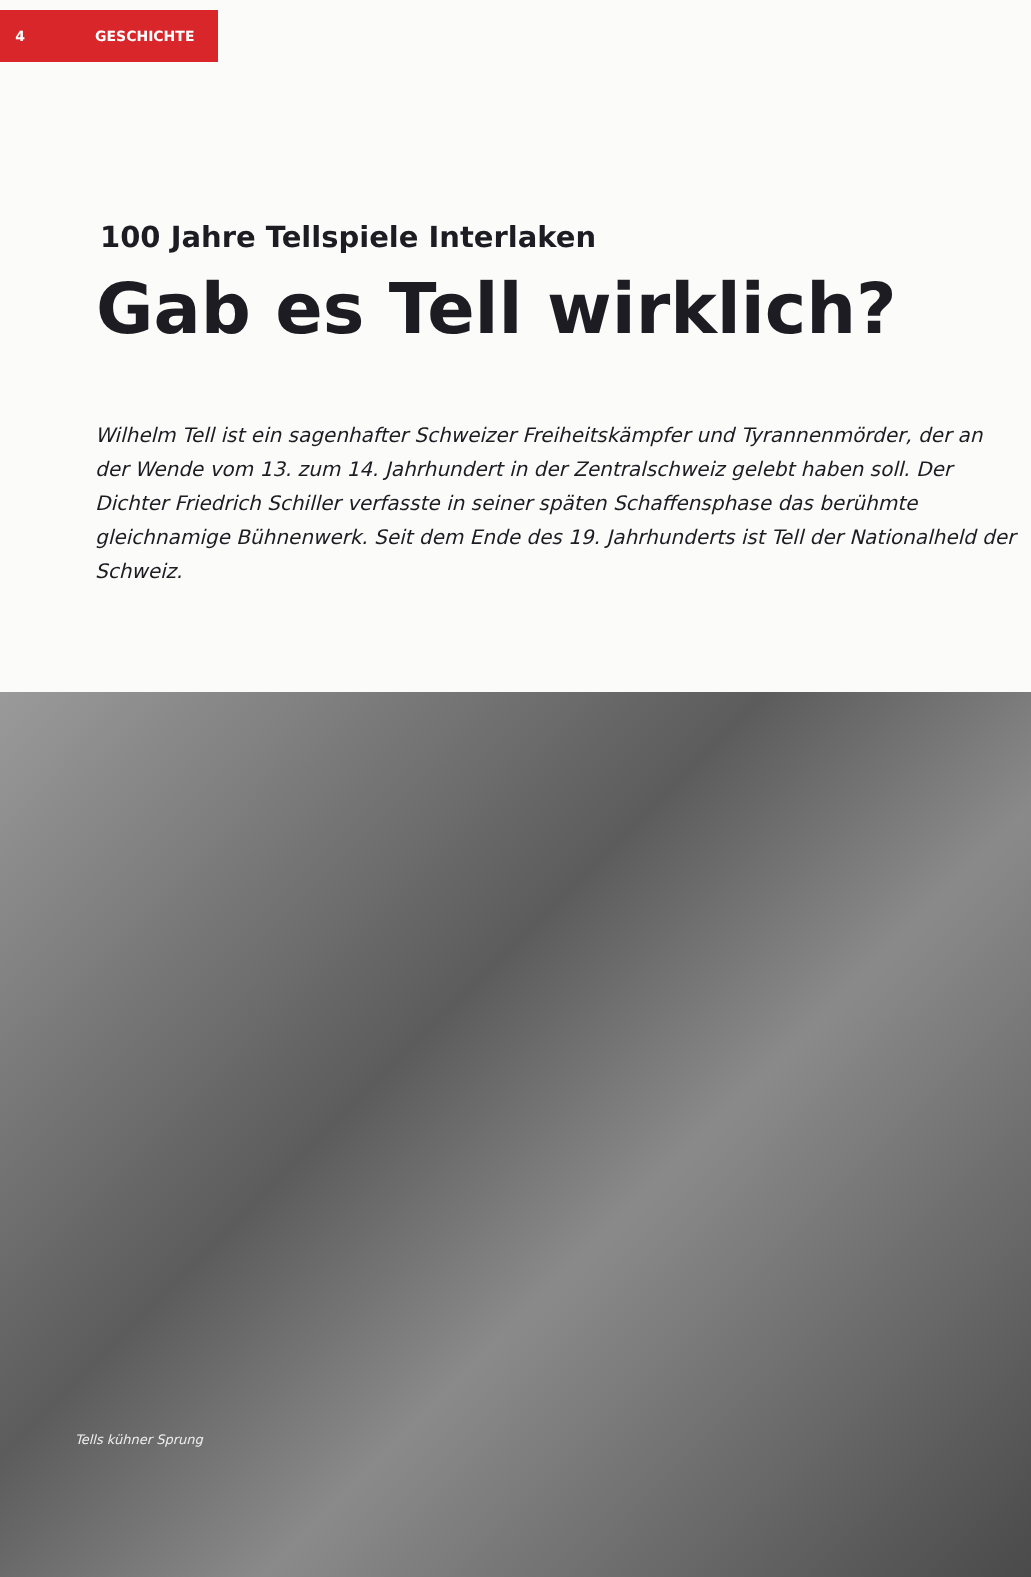4 GESCHICHTE
100 Jahre Tellspiele Interlaken
Gab es Tell wirklich?
Wilhelm Tell ist ein sagenhafter Schweizer Freiheitskämpfer und Tyrannenmörder, der an der Wende vom 13. zum 14. Jahrhundert in der Zentralschweiz gelebt haben soll. Der Dichter Friedrich Schiller verfasste in seiner späten Schaffensphase das berühmte gleichnamige Bühnenwerk. Seit dem Ende des 19. Jahrhunderts ist Tell der Nationalheld der Schweiz.
Tells kühner Sprung